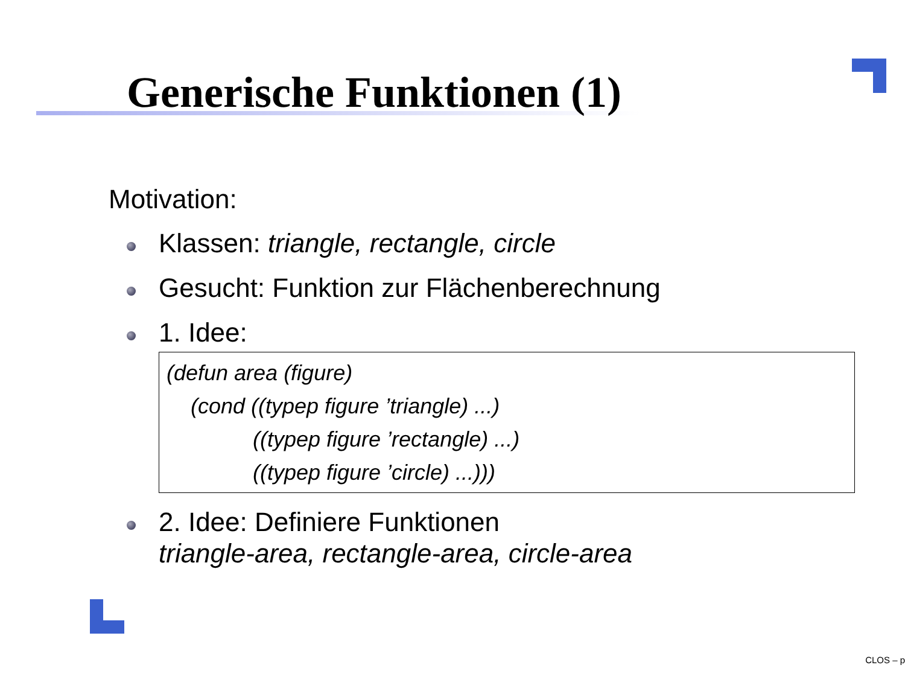Generische Funktionen (1)
Motivation:
Klassen: triangle, rectangle, circle
Gesucht: Funktion zur Flächenberechnung
1. Idee:
(defun area (figure)
(cond ((typep figure ’triangle) ...)
((typep figure ’rectangle) ...)
((typep figure ’circle) ...)))
2. Idee: Definiere Funktionen
triangle-area, rectangle-area, circle-area
CLOS – p